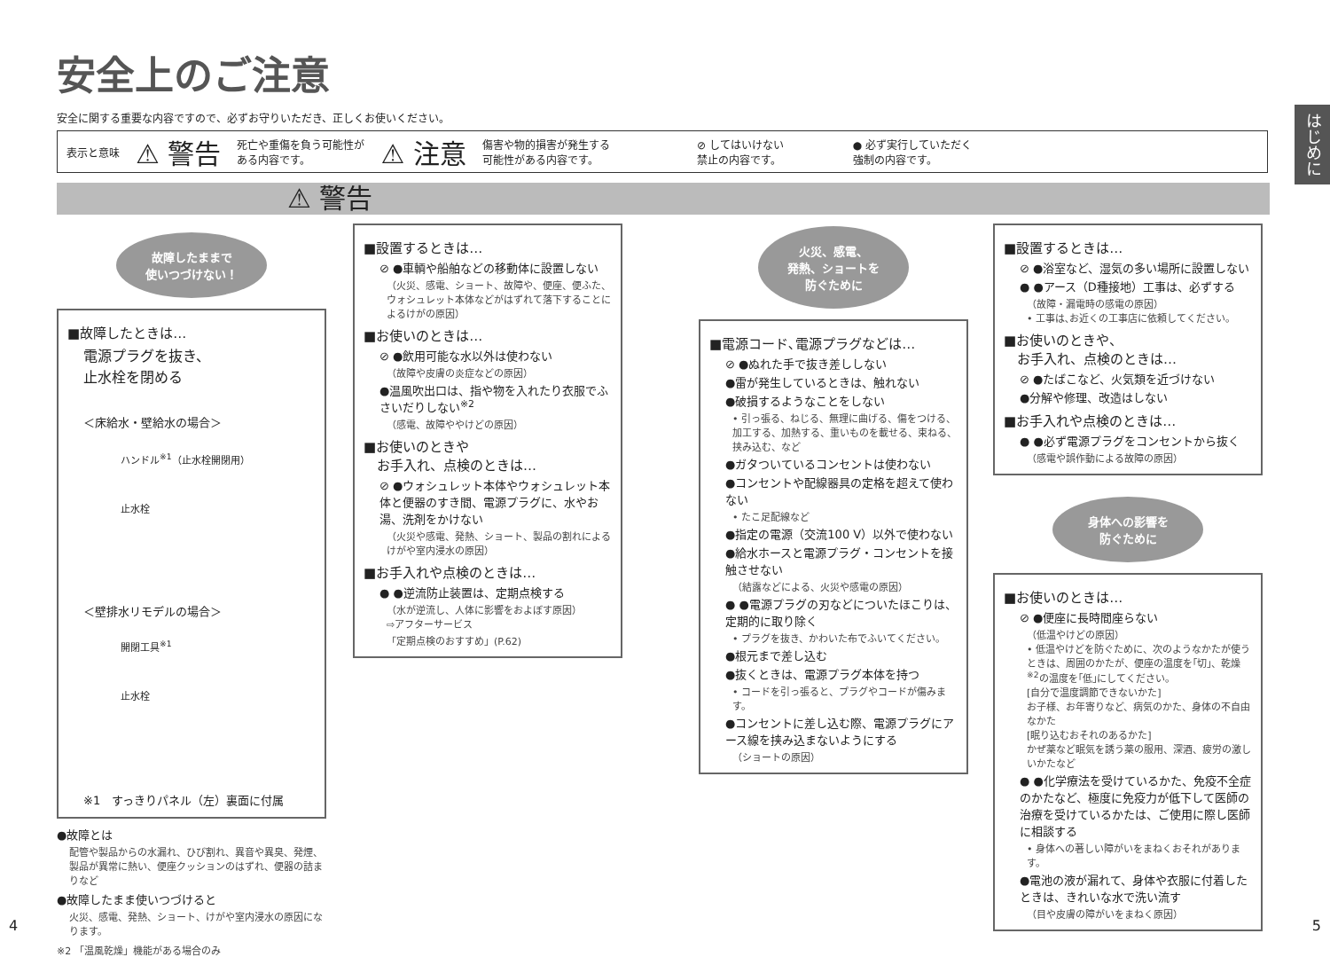安全上のご注意
安全に関する重要な内容ですので、必ずお守りいただき、正しくお使いください。
はじめに
表示と意味 ⚠ 警告 死亡や重傷を負う可能性が
ある内容です。 ⚠ 注意 傷害や物的損害が発生する
可能性がある内容です。 ⊘ してはいけない
禁止の内容です。 ● 必ず実行していただく
強制の内容です。
⚠ 警告
故障したままで
使いつづけない！
■故障したときは…
電源プラグを抜き、
止水栓を閉める
＜床給水・壁給水の場合＞
ハンドル<sup>※1</sup>（止水栓開閉用）
止水栓
＜壁排水リモデルの場合＞
開閉工具<sup>※1</sup>
止水栓
※1　すっきりパネル（左）裏面に付属
●故障とは
配管や製品からの水漏れ、ひび割れ、異音や異臭、発煙、製品が異常に熱い、便座クッションのはずれ、便器の詰まりなど
●故障したまま使いつづけると
火災、感電、発熱、ショート、けがや室内浸水の原因になります。
※2 「温風乾燥」機能がある場合のみ
■設置するときは…
⊘ ●車輌や船舶などの移動体に設置しない
（火災、感電、ショート、故障や、便座、便ふた、ウォシュレット本体などがはずれて落下することによるけがの原因）
■お使いのときは…
⊘ ●飲用可能な水以外は使わない
（故障や皮膚の炎症などの原因）
●温風吹出口は、指や物を入れたり衣服でふさいだりしない<sup>※2</sup>
（感電、故障ややけどの原因）
■お使いのときや
　お手入れ、点検のときは…
⊘ ●ウォシュレット本体やウォシュレット本体と便器のすき間、電源プラグに、水やお湯、洗剤をかけない
（火災や感電、発熱、ショート、製品の割れによるけがや室内浸水の原因）
■お手入れや点検のときは…
● ●逆流防止装置は、定期点検する
（水が逆流し、人体に影響をおよぼす原因）
⇨アフターサービス
「定期点検のおすすめ」(P.62)
火災、感電、
発熱、ショートを
防ぐために
■電源コード､電源プラグなどは…
⊘ ●ぬれた手で抜き差ししない
●雷が発生しているときは、触れない
●破損するようなことをしない
• 引っ張る、ねじる、無理に曲げる、傷をつける、加工する、加熱する、重いものを載せる、束ねる、挟み込む、など
●ガタついているコンセントは使わない
●コンセントや配線器具の定格を超えて使わない
• たこ足配線など
●指定の電源（交流100 V）以外で使わない
●給水ホースと電源プラグ・コンセントを接触させない
（結露などによる、火災や感電の原因）
● ●電源プラグの刃などについたほこりは、定期的に取り除く
• プラグを抜き、かわいた布でふいてください。
●根元まで差し込む
●抜くときは、電源プラグ本体を持つ
• コードを引っ張ると、プラグやコードが傷みます。
●コンセントに差し込む際、電源プラグにアース線を挟み込まないようにする
（ショートの原因）
■設置するときは…
⊘ ●浴室など、湿気の多い場所に設置しない
● ●アース（D種接地）工事は、必ずする
（故障・漏電時の感電の原因）
• 工事は､お近くの工事店に依頼してください。
■お使いのときや、
　お手入れ、点検のときは…
⊘ ●たばこなど、火気類を近づけない
●分解や修理、改造はしない
■お手入れや点検のときは…
● ●必ず電源プラグをコンセントから抜く
（感電や誤作動による故障の原因）
身体への影響を
防ぐために
■お使いのときは…
⊘ ●便座に長時間座らない
（低温やけどの原因）
• 低温やけどを防ぐために、次のようなかたが使うときは、周囲のかたが、便座の温度を｢切｣、乾燥<sup>※2</sup>の温度を｢低｣にしてください。
[自分で温度調節できないかた]
お子様、お年寄りなど、病気のかた、身体の不自由なかた
[眠り込むおそれのあるかた]
かぜ薬など眠気を誘う薬の服用、深酒、疲労の激しいかたなど
● ●化学療法を受けているかた、免疫不全症のかたなど、極度に免疫力が低下して医師の治療を受けているかたは、ご使用に際し医師に相談する
• 身体への著しい障がいをまねくおそれがあります。
●電池の液が漏れて、身体や衣服に付着したときは、きれいな水で洗い流す
（目や皮膚の障がいをまねく原因）
4 5